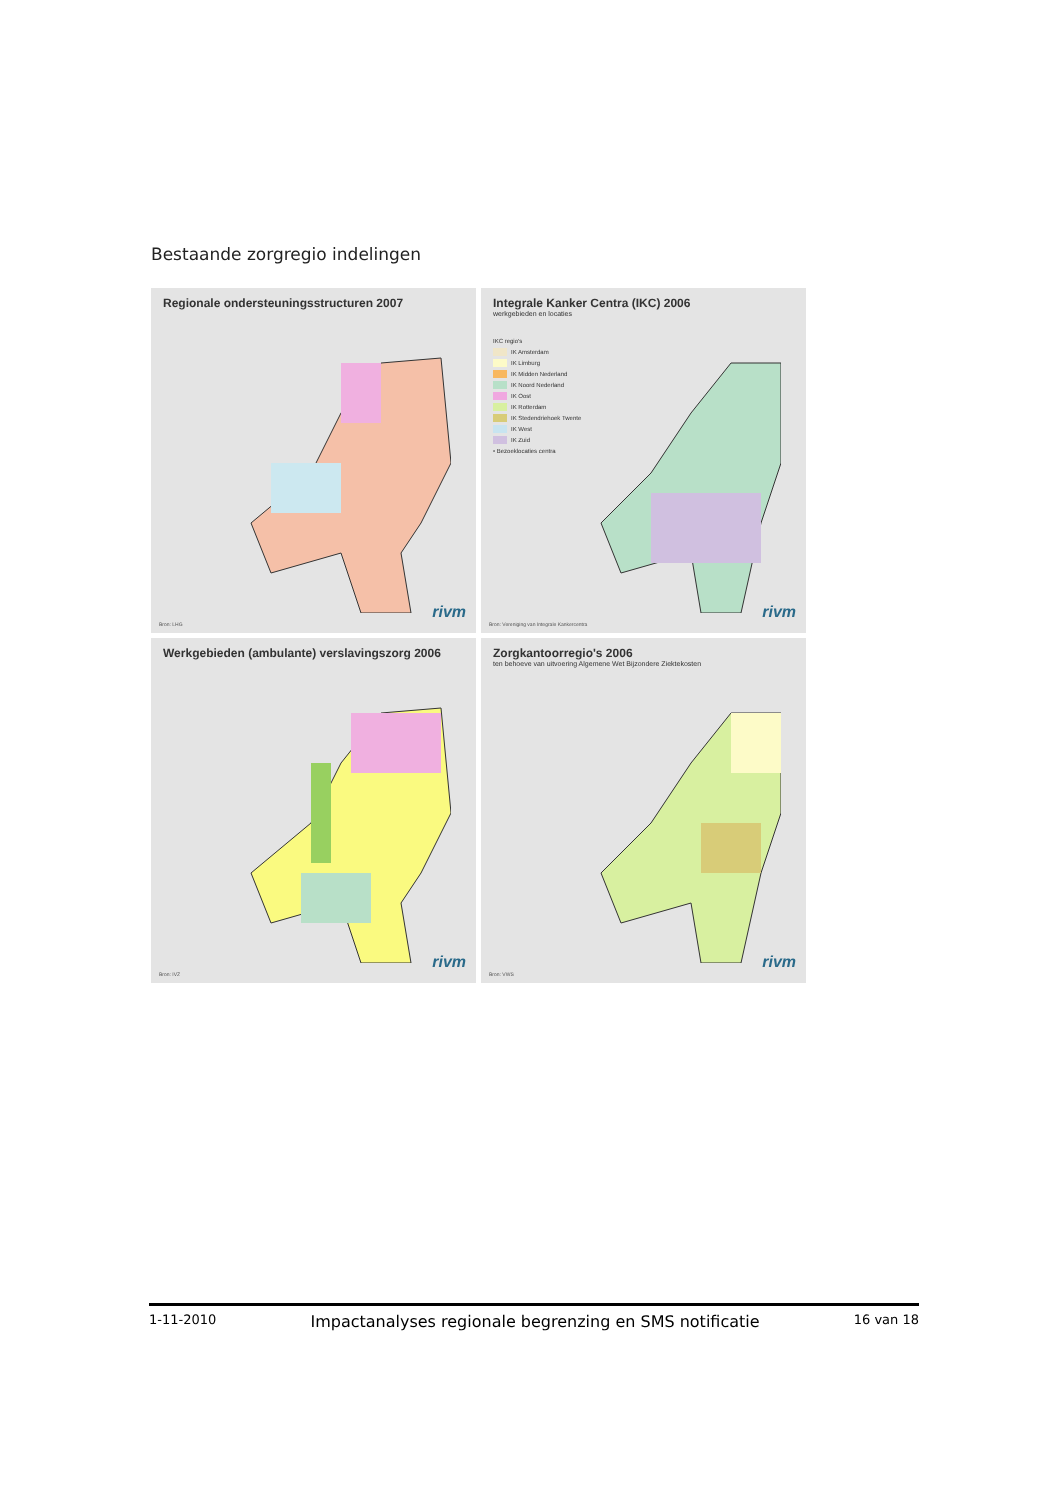Bestaande zorgregio indelingen
Regionale ondersteuningsstructuren 2007
rivm
Bron: LHG
Integrale Kanker Centra (IKC) 2006
werkgebieden en locaties
IKC regio's
IK Amsterdam
IK Limburg
IK Midden Nederland
IK Noord Nederland
IK Oost
IK Rotterdam
IK Stedendriehoek Twente
IK West
IK Zuid
• Bezoeklocaties centra
rivm
Bron: Vereniging van Integrale Kankercentra
Werkgebieden (ambulante) verslavingszorg 2006
rivm
Bron: IVZ
Zorgkantoorregio's 2006
ten behoeve van uitvoering Algemene Wet Bijzondere Ziektekosten
rivm
Bron: VWS
1-11-2010 Impactanalyses regionale begrenzing en SMS notificatie 16 van 18